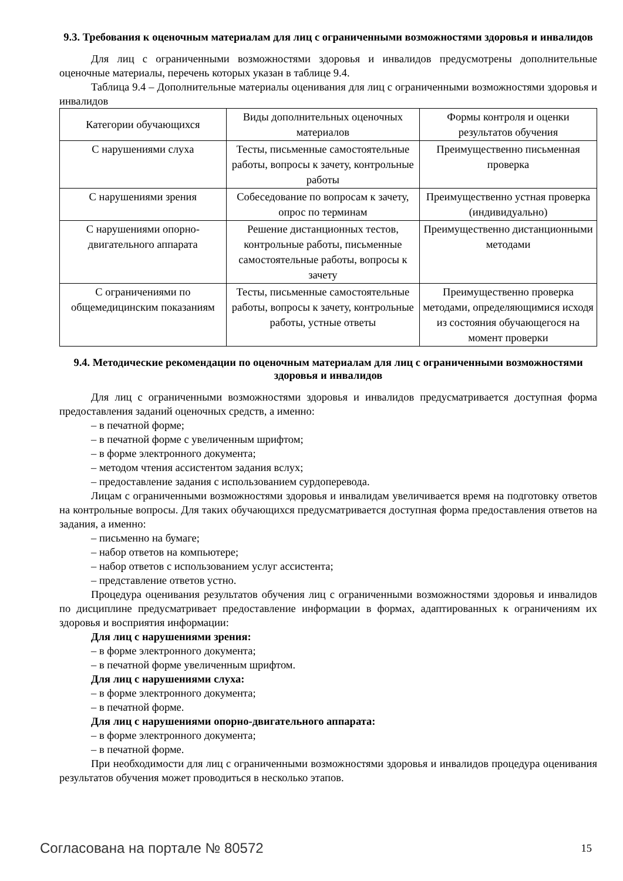9.3. Требования к оценочным материалам для лиц с ограниченными возможностями здоровья и инвалидов
Для лиц с ограниченными возможностями здоровья и инвалидов предусмотрены дополнительные оценочные материалы, перечень которых указан в таблице 9.4.
Таблица 9.4 – Дополнительные материалы оценивания для лиц с ограниченными возможностями здоровья и инвалидов
| Категории обучающихся | Виды дополнительных оценочных материалов | Формы контроля и оценки результатов обучения |
| С нарушениями слуха | Тесты, письменные самостоятельные работы, вопросы к зачету, контрольные работы | Преимущественно письменная проверка |
| С нарушениями зрения | Собеседование по вопросам к зачету, опрос по терминам | Преимущественно устная проверка (индивидуально) |
| С нарушениями опорно-двигательного аппарата | Решение дистанционных тестов, контрольные работы, письменные самостоятельные работы, вопросы к зачету | Преимущественно дистанционными методами |
| С ограничениями по общемедицинским показаниям | Тесты, письменные самостоятельные работы, вопросы к зачету, контрольные работы, устные ответы | Преимущественно проверка методами, определяющимися исходя из состояния обучающегося на момент проверки |
9.4. Методические рекомендации по оценочным материалам для лиц с ограниченными возможностями здоровья и инвалидов
Для лиц с ограниченными возможностями здоровья и инвалидов предусматривается доступная форма предоставления заданий оценочных средств, а именно:
– в печатной форме;
– в печатной форме с увеличенным шрифтом;
– в форме электронного документа;
– методом чтения ассистентом задания вслух;
– предоставление задания с использованием сурдоперевода.
Лицам с ограниченными возможностями здоровья и инвалидам увеличивается время на подготовку ответов на контрольные вопросы. Для таких обучающихся предусматривается доступная форма предоставления ответов на задания, а именно:
– письменно на бумаге;
– набор ответов на компьютере;
– набор ответов с использованием услуг ассистента;
– представление ответов устно.
Процедура оценивания результатов обучения лиц с ограниченными возможностями здоровья и инвалидов по дисциплине предусматривает предоставление информации в формах, адаптированных к ограничениям их здоровья и восприятия информации:
Для лиц с нарушениями зрения:
– в форме электронного документа;
– в печатной форме увеличенным шрифтом.
Для лиц с нарушениями слуха:
– в форме электронного документа;
– в печатной форме.
Для лиц с нарушениями опорно-двигательного аппарата:
– в форме электронного документа;
– в печатной форме.
При необходимости для лиц с ограниченными возможностями здоровья и инвалидов процедура оценивания результатов обучения может проводиться в несколько этапов.
Согласована на портале № 80572 15